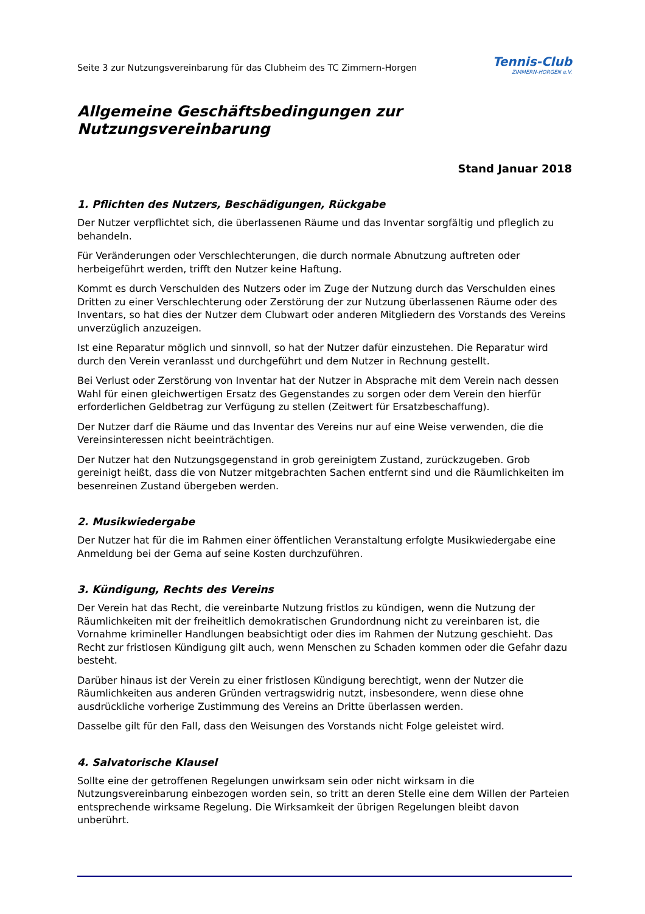Seite 3 zur Nutzungsvereinbarung für das Clubheim des TC Zimmern-Horgen
Tennis-Club
ZIMMERN-HORGEN e.V.
Allgemeine Geschäftsbedingungen zur Nutzungsvereinbarung
Stand Januar 2018
1. Pflichten des Nutzers, Beschädigungen, Rückgabe
Der Nutzer verpflichtet sich, die überlassenen Räume und das Inventar sorgfältig und pfleglich zu behandeln.
Für Veränderungen oder Verschlechterungen, die durch normale Abnutzung auftreten oder herbeigeführt werden, trifft den Nutzer keine Haftung.
Kommt es durch Verschulden des Nutzers oder im Zuge der Nutzung durch das Verschulden eines Dritten zu einer Verschlechterung oder Zerstörung der zur Nutzung überlassenen Räume oder des Inventars, so hat dies der Nutzer dem Clubwart oder anderen Mitgliedern des Vorstands des Vereins unverzüglich anzuzeigen.
Ist eine Reparatur möglich und sinnvoll, so hat der Nutzer dafür einzustehen. Die Reparatur wird durch den Verein veranlasst und durchgeführt und dem Nutzer in Rechnung gestellt.
Bei Verlust oder Zerstörung von Inventar hat der Nutzer in Absprache mit dem Verein nach dessen Wahl für einen gleichwertigen Ersatz des Gegenstandes zu sorgen oder dem Verein den hierfür erforderlichen Geldbetrag zur Verfügung zu stellen (Zeitwert für Ersatzbeschaffung).
Der Nutzer darf die Räume und das Inventar des Vereins nur auf eine Weise verwenden, die die Vereinsinteressen nicht beeinträchtigen.
Der Nutzer hat den Nutzungsgegenstand in grob gereinigtem Zustand, zurückzugeben. Grob gereinigt heißt, dass die von Nutzer mitgebrachten Sachen entfernt sind und die Räumlichkeiten im besenreinen Zustand übergeben werden.
2. Musikwiedergabe
Der Nutzer hat für die im Rahmen einer öffentlichen Veranstaltung erfolgte Musikwiedergabe eine Anmeldung bei der Gema auf seine Kosten durchzuführen.
3. Kündigung, Rechts des Vereins
Der Verein hat das Recht, die vereinbarte Nutzung fristlos zu kündigen, wenn die Nutzung der Räumlichkeiten mit der freiheitlich demokratischen Grundordnung nicht zu vereinbaren ist, die Vornahme krimineller Handlungen beabsichtigt oder dies im Rahmen der Nutzung geschieht. Das Recht zur fristlosen Kündigung gilt auch, wenn Menschen zu Schaden kommen oder die Gefahr dazu besteht.
Darüber hinaus ist der Verein zu einer fristlosen Kündigung berechtigt, wenn der Nutzer die Räumlichkeiten aus anderen Gründen vertragswidrig nutzt, insbesondere, wenn diese ohne ausdrückliche vorherige Zustimmung des Vereins an Dritte überlassen werden.
Dasselbe gilt für den Fall, dass den Weisungen des Vorstands nicht Folge geleistet wird.
4. Salvatorische Klausel
Sollte eine der getroffenen Regelungen unwirksam sein oder nicht wirksam in die Nutzungsvereinbarung einbezogen worden sein, so tritt an deren Stelle eine dem Willen der Parteien entsprechende wirksame Regelung. Die Wirksamkeit der übrigen Regelungen bleibt davon unberührt.